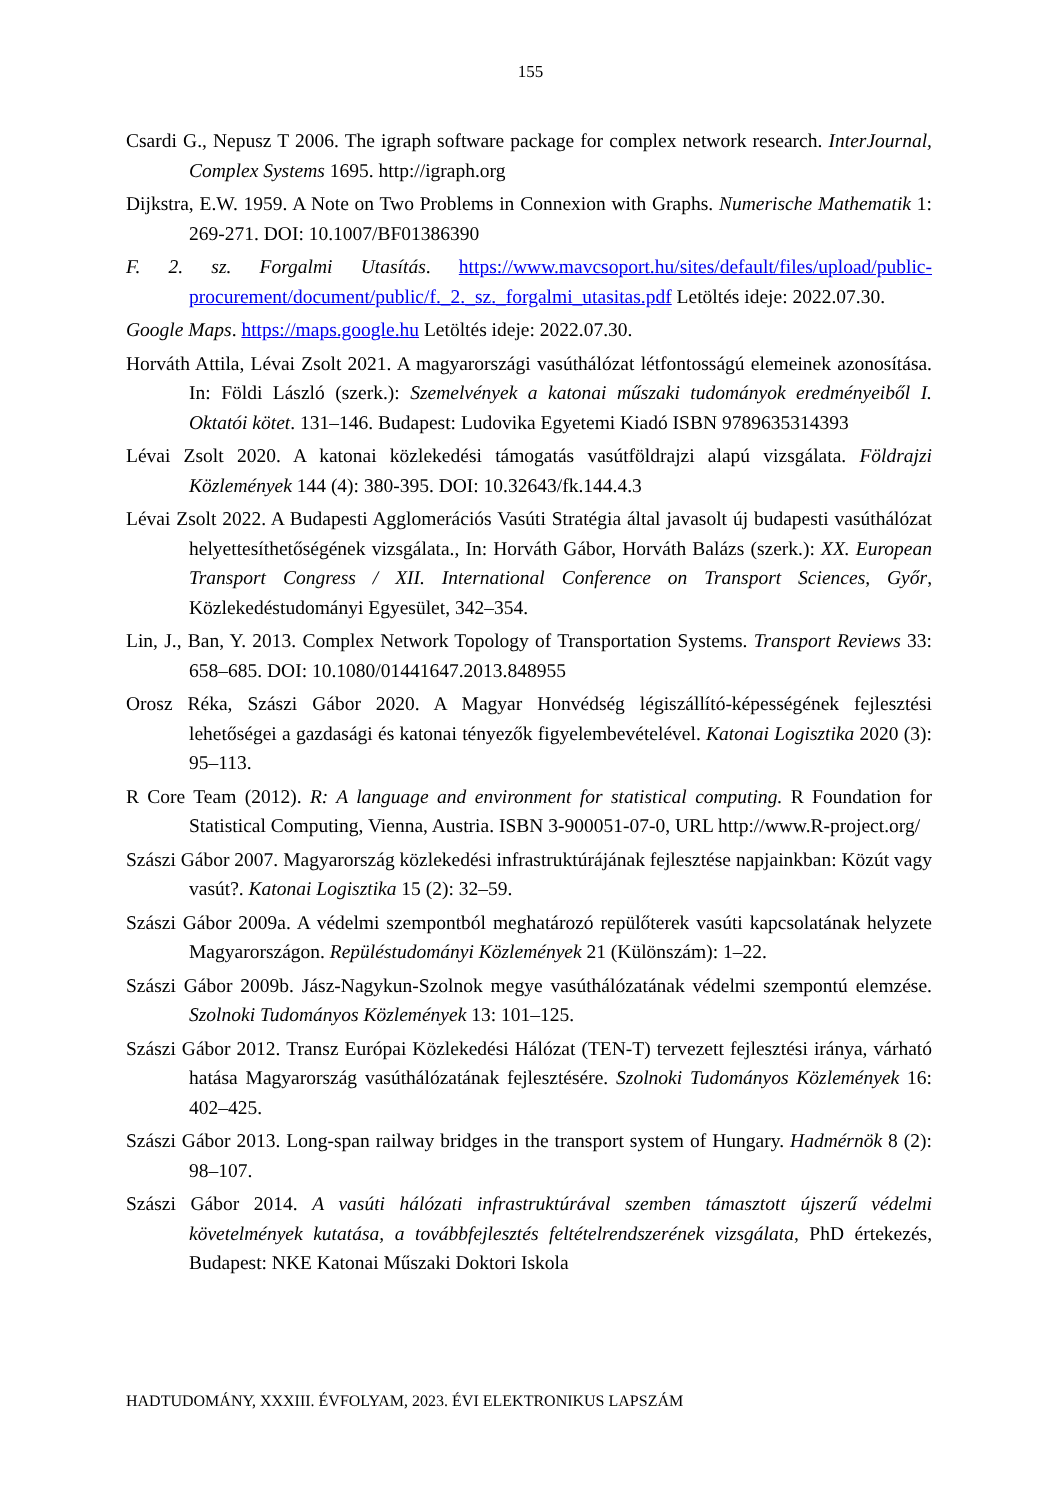155
Csardi G., Nepusz T 2006. The igraph software package for complex network research. InterJournal, Complex Systems 1695. http://igraph.org
Dijkstra, E.W. 1959. A Note on Two Problems in Connexion with Graphs. Numerische Mathematik 1: 269-271. DOI: 10.1007/BF01386390
F. 2. sz. Forgalmi Utasítás. https://www.mavcsoport.hu/sites/default/files/upload/public-procurement/document/public/f._2._sz._forgalmi_utasitas.pdf Letöltés ideje: 2022.07.30.
Google Maps. https://maps.google.hu Letöltés ideje: 2022.07.30.
Horváth Attila, Lévai Zsolt 2021. A magyarországi vasúthálózat létfontosságú elemeinek azonosítása. In: Földi László (szerk.): Szemelvények a katonai műszaki tudományok eredményeiből I. Oktatói kötet. 131–146. Budapest: Ludovika Egyetemi Kiadó ISBN 9789635314393
Lévai Zsolt 2020. A katonai közlekedési támogatás vasútföldrajzi alapú vizsgálata. Földrajzi Közlemények 144 (4): 380-395. DOI: 10.32643/fk.144.4.3
Lévai Zsolt 2022. A Budapesti Agglomerációs Vasúti Stratégia által javasolt új budapesti vasúthálózat helyettesíthetőségének vizsgálata., In: Horváth Gábor, Horváth Balázs (szerk.): XX. European Transport Congress / XII. International Conference on Transport Sciences, Győr, Közlekedéstudományi Egyesület, 342–354.
Lin, J., Ban, Y. 2013. Complex Network Topology of Transportation Systems. Transport Reviews 33: 658–685. DOI: 10.1080/01441647.2013.848955
Orosz Réka, Szászi Gábor 2020. A Magyar Honvédség légiszállító-képességének fejlesztési lehetőségei a gazdasági és katonai tényezők figyelembevételével. Katonai Logisztika 2020 (3): 95–113.
R Core Team (2012). R: A language and environment for statistical computing. R Foundation for Statistical Computing, Vienna, Austria. ISBN 3-900051-07-0, URL http://www.R-project.org/
Szászi Gábor 2007. Magyarország közlekedési infrastruktúrájának fejlesztése napjainkban: Közút vagy vasút?. Katonai Logisztika 15 (2): 32–59.
Szászi Gábor 2009a. A védelmi szempontból meghatározó repülőterek vasúti kapcsolatának helyzete Magyarországon. Repüléstudományi Közlemények 21 (Különszám): 1–22.
Szászi Gábor 2009b. Jász-Nagykun-Szolnok megye vasúthálózatának védelmi szempontú elemzése. Szolnoki Tudományos Közlemények 13: 101–125.
Szászi Gábor 2012. Transz Európai Közlekedési Hálózat (TEN-T) tervezett fejlesztési iránya, várható hatása Magyarország vasúthálózatának fejlesztésére. Szolnoki Tudományos Közlemények 16: 402–425.
Szászi Gábor 2013. Long-span railway bridges in the transport system of Hungary. Hadmérnök 8 (2): 98–107.
Szászi Gábor 2014. A vasúti hálózati infrastruktúrával szemben támasztott újszerű védelmi követelmények kutatása, a továbbfejlesztés feltételrendszerének vizsgálata, PhD értekezés, Budapest: NKE Katonai Műszaki Doktori Iskola
HADTUDOMÁNY, XXXIII. ÉVFOLYAM, 2023. ÉVI ELEKTRONIKUS LAPSZÁM